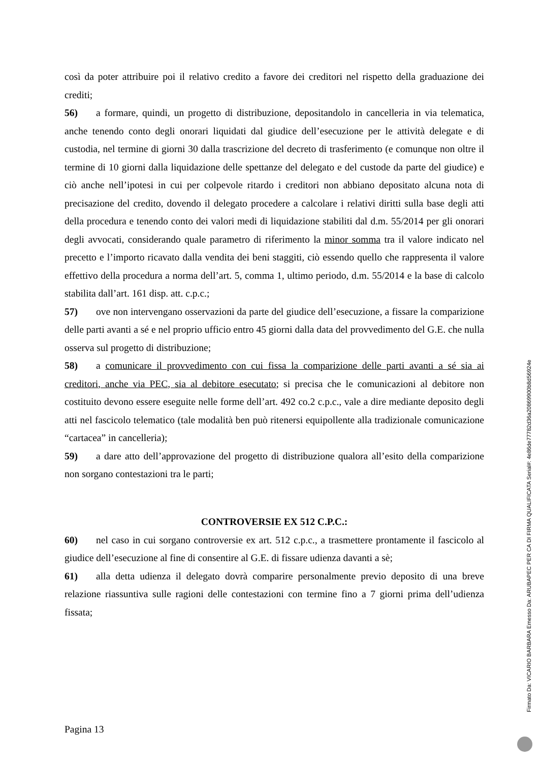così da poter attribuire poi il relativo credito a favore dei creditori nel rispetto della graduazione dei crediti;
56) a formare, quindi, un progetto di distribuzione, depositandolo in cancelleria in via telematica, anche tenendo conto degli onorari liquidati dal giudice dell’esecuzione per le attività delegate e di custodia, nel termine di giorni 30 dalla trascrizione del decreto di trasferimento (e comunque non oltre il termine di 10 giorni dalla liquidazione delle spettanze del delegato e del custode da parte del giudice) e ciò anche nell’ipotesi in cui per colpevole ritardo i creditori non abbiano depositato alcuna nota di precisazione del credito, dovendo il delegato procedere a calcolare i relativi diritti sulla base degli atti della procedura e tenendo conto dei valori medi di liquidazione stabiliti dal d.m. 55/2014 per gli onorari degli avvocati, considerando quale parametro di riferimento la minor somma tra il valore indicato nel precetto e l’importo ricavato dalla vendita dei beni staggiti, ciò essendo quello che rappresenta il valore effettivo della procedura a norma dell’art. 5, comma 1, ultimo periodo, d.m. 55/2014 e la base di calcolo stabilita dall’art. 161 disp. att. c.p.c.;
57) ove non intervengano osservazioni da parte del giudice dell’esecuzione, a fissare la comparizione delle parti avanti a sé e nel proprio ufficio entro 45 giorni dalla data del provvedimento del G.E. che nulla osserva sul progetto di distribuzione;
58) a comunicare il provvedimento con cui fissa la comparizione delle parti avanti a sé sia ai creditori, anche via PEC, sia al debitore esecutato; si precisa che le comunicazioni al debitore non costituito devono essere eseguite nelle forme dell’art. 492 co.2 c.p.c., vale a dire mediante deposito degli atti nel fascicolo telematico (tale modalità ben può ritenersi equipollente alla tradizionale comunicazione “cartacea” in cancelleria);
59) a dare atto dell’approvazione del progetto di distribuzione qualora all’esito della comparizione non sorgano contestazioni tra le parti;
CONTROVERSIE EX 512 C.P.C.:
60) nel caso in cui sorgano controversie ex art. 512 c.p.c., a trasmettere prontamente il fascicolo al giudice dell’esecuzione al fine di consentire al G.E. di fissare udienza davanti a sè;
61) alla detta udienza il delegato dovrà comparire personalmente previo deposito di una breve relazione riassuntiva sulle ragioni delle contestazioni con termine fino a 7 giorni prima dell’udienza fissata;
Pagina 13
Firmato Da: VICARIO BARBARA Emesso Da: ARUBAPEC PER CA DI FIRMA QUALIFICATA Serial#: 4e86de77782d36a20869900b8d56924e